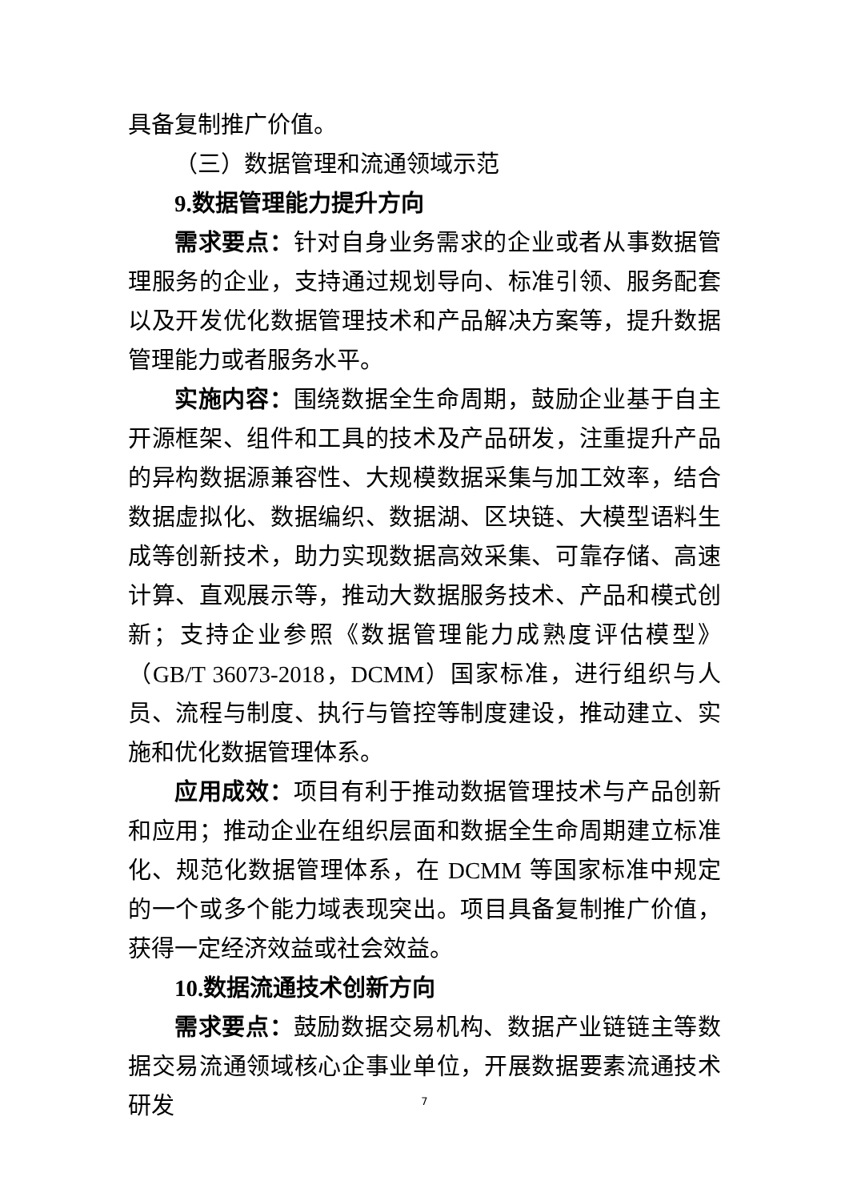具备复制推广价值。
（三）数据管理和流通领域示范
9. 数据管理能力提升方向
需求要点：针对自身业务需求的企业或者从事数据管理服务的企业，支持通过规划导向、标准引领、服务配套以及开发优化数据管理技术和产品解决方案等，提升数据管理能力或者服务水平。
实施内容：围绕数据全生命周期，鼓励企业基于自主开源框架、组件和工具的技术及产品研发，注重提升产品的异构数据源兼容性、大规模数据采集与加工效率，结合数据虚拟化、数据编织、数据湖、区块链、大模型语料生成等创新技术，助力实现数据高效采集、可靠存储、高速计算、直观展示等，推动大数据服务技术、产品和模式创新；支持企业参照《数据管理能力成熟度评估模型》（GB/T 36073-2018，DCMM）国家标准，进行组织与人员、流程与制度、执行与管控等制度建设，推动建立、实施和优化数据管理体系。
应用成效：项目有利于推动数据管理技术与产品创新和应用；推动企业在组织层面和数据全生命周期建立标准化、规范化数据管理体系，在 DCMM 等国家标准中规定的一个或多个能力域表现突出。项目具备复制推广价值，获得一定经济效益或社会效益。
10. 数据流通技术创新方向
需求要点：鼓励数据交易机构、数据产业链链主等数据交易流通领域核心企事业单位，开展数据要素流通技术研发
7